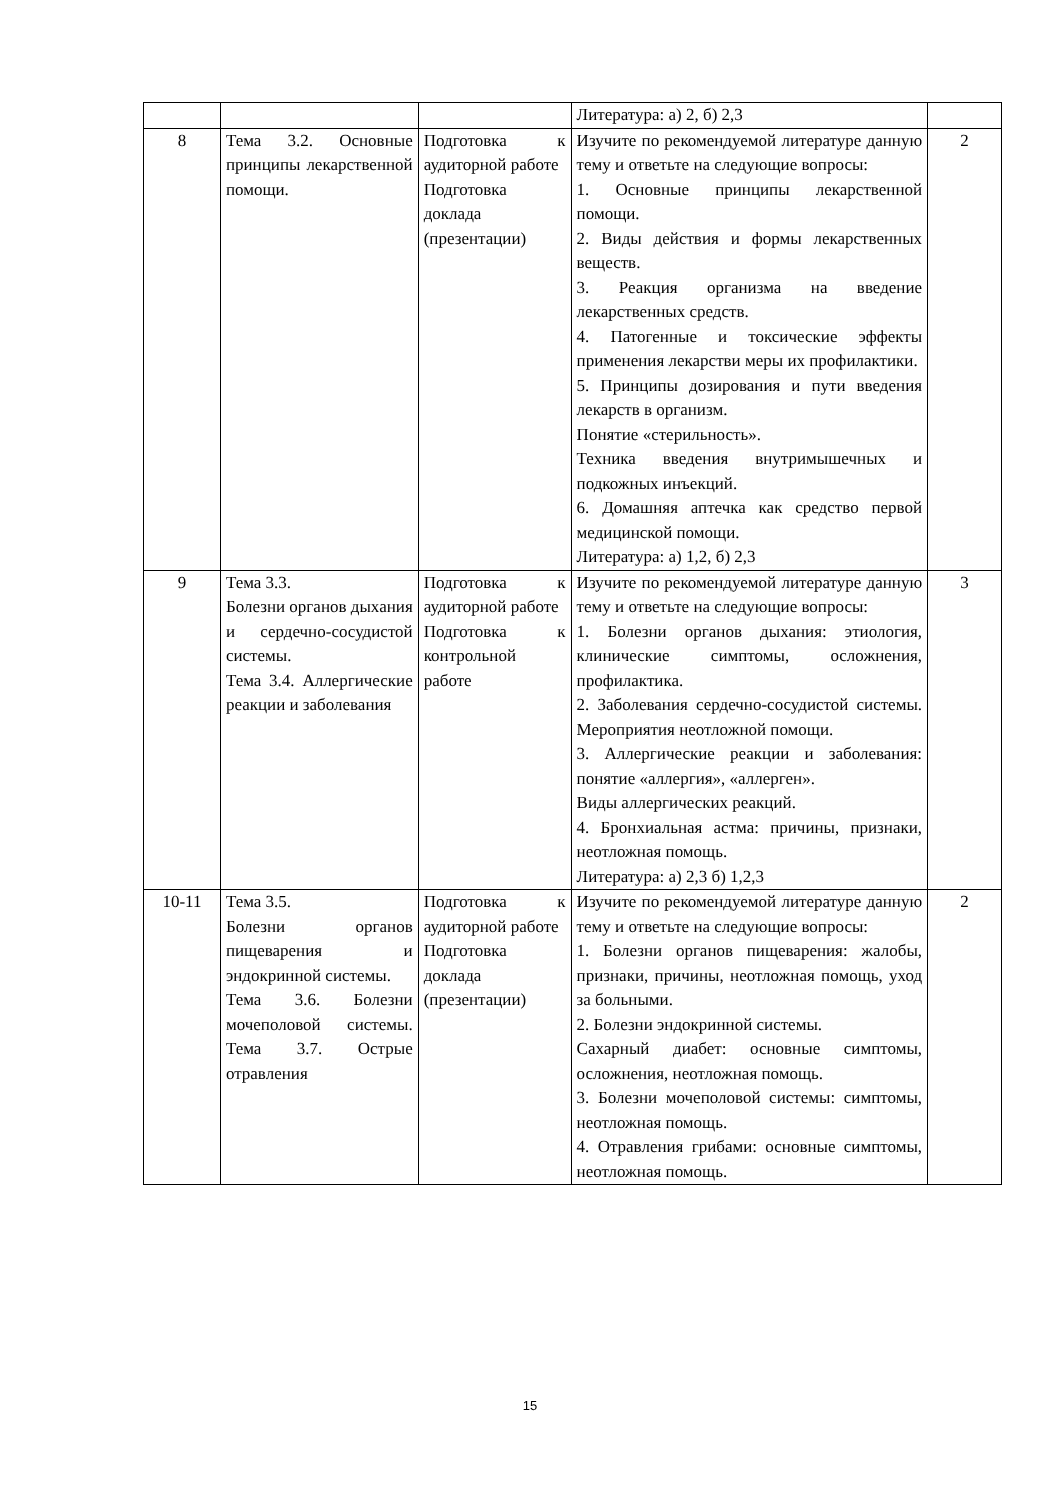| | | | Литература: а) 2, б) 2,3 | |
| 8 | Тема 3.2. Основные принципы лекарственной помощи. | Подготовка к аудиторной работе Подготовка доклада (презентации) | Изучите по рекомендуемой литературе данную тему и ответьте на следующие вопросы: 1. Основные принципы лекарственной помощи. 2. Виды действия и формы лекарственных веществ. 3. Реакция организма на введение лекарственных средств. 4. Патогенные и токсические эффекты применения лекарстви меры их профилактики. 5. Принципы дозирования и пути введения лекарств в организм. Понятие «стерильность». Техника введения внутримышечных и подкожных инъекций. 6. Домашняя аптечка как средство первой медицинской помощи. Литература: а) 1,2, б) 2,3 | 2 |
| 9 | Тема 3.3. Болезни органов дыхания и сердечно-сосудистой системы. Тема 3.4. Аллергические реакции и заболевания | Подготовка к аудиторной работе Подготовка к контрольной работе | Изучите по рекомендуемой литературе данную тему и ответьте на следующие вопросы: 1. Болезни органов дыхания: этиология, клинические симптомы, осложнения, профилактика. 2. Заболевания сердечно-сосудистой системы. Мероприятия неотложной помощи. 3. Аллергические реакции и заболевания: понятие «аллергия», «аллерген». Виды аллергических реакций. 4. Бронхиальная астма: причины, признаки, неотложная помощь. Литература: а) 2,3 б) 1,2,3 | 3 |
| 10-11 | Тема 3.5. Болезни органов пищеварения и эндокринной системы. Тема 3.6. Болезни мочеполовой системы. Тема 3.7. Острые отравления | Подготовка к аудиторной работе Подготовка доклада (презентации) | Изучите по рекомендуемой литературе данную тему и ответьте на следующие вопросы: 1. Болезни органов пищеварения: жалобы, признаки, причины, неотложная помощь, уход за больными. 2. Болезни эндокринной системы. Сахарный диабет: основные симптомы, осложнения, неотложная помощь. 3. Болезни мочеполовой системы: симптомы, неотложная помощь. 4. Отравления грибами: основные симптомы, неотложная помощь. | 2 |
15